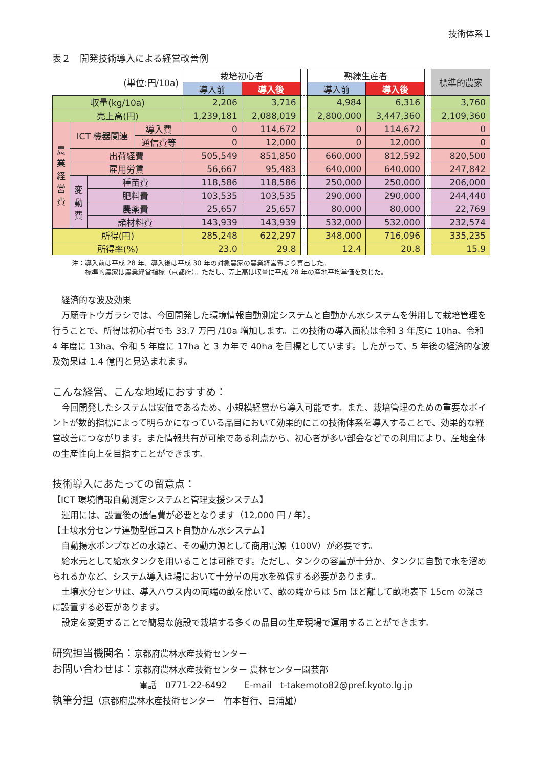技術体系１
表２　開発技術導入による経営改善例
| (単位:円/10a) | | | | 栽培初心者 | | | 熟練生産者 | | | 標準的農家 |
| | | | | 導入前 | 導入後 | | 導入前 | 導入後 | | |
| 収量(kg/10a) | | | | 2,206 | 3,716 | | 4,984 | 6,316 | | 3,760 |
| 売上高(円) | | | | 1,239,181 | 2,088,019 | | 2,800,000 | 3,447,360 | | 2,109,360 |
| 農業経営費 | ICT 機器関連 | | 導入費 | 0 | 114,672 | | 0 | 114,672 | | 0 |
| | | | 通信費等 | 0 | 12,000 | | 0 | 12,000 | | 0 |
| | 出荷経費 | | | 505,549 | 851,850 | | 660,000 | 812,592 | | 820,500 |
| | 雇用労賃 | | | 56,667 | 95,483 | | 640,000 | 640,000 | | 247,842 |
| | 変動費 | 種苗費 | | 118,586 | 118,586 | | 250,000 | 250,000 | | 206,000 |
| | | 肥料費 | | 103,535 | 103,535 | | 290,000 | 290,000 | | 244,440 |
| | | 農薬費 | | 25,657 | 25,657 | | 80,000 | 80,000 | | 22,769 |
| | | 諸材料費 | | 143,939 | 143,939 | | 532,000 | 532,000 | | 232,574 |
| 所得(円) | | | | 285,248 | 622,297 | | 348,000 | 716,096 | | 335,235 |
| 所得率(%) | | | | 23.0 | 29.8 | | 12.4 | 20.8 | | 15.9 |
注：導入前は平成 28 年、導入後は平成 30 年の対象農家の農業経営費より算出した。
　　標準的農家は農業経営指標（京都府）。ただし、売上高は収量に平成 28 年の産地平均単価を乗じた。
経済的な波及効果
万願寺トウガラシでは、今回開発した環境情報自動測定システムと自動かん水システムを併用して栽培管理を行うことで、所得は初心者でも 33.7 万円 /10a 増加します。この技術の導入面積は令和 3 年度に 10ha、令和 4 年度に 13ha、令和 5 年度に 17ha と 3 カ年で 40ha を目標としています。したがって、5 年後の経済的な波及効果は 1.4 億円と見込まれます。
こんな経営、こんな地域におすすめ：
今回開発したシステムは安価であるため、小規模経営から導入可能です。また、栽培管理のための重要なポイントが数的指標によって明らかになっている品目において効果的にこの技術体系を導入することで、効果的な経営改善につながります。また情報共有が可能である利点から、初心者が多い部会などでの利用により、産地全体の生産性向上を目指すことができます。
技術導入にあたっての留意点：
【ICT 環境情報自動測定システムと管理支援システム】
運用には、設置後の通信費が必要となります（12,000 円 / 年）。
【土壌水分センサ連動型低コスト自動かん水システム】
自動揚水ポンプなどの水源と、その動力源として商用電源（100V）が必要です。
給水元として給水タンクを用いることは可能です。ただし、タンクの容量が十分か、タンクに自動で水を溜められるかなど、システム導入ほ場において十分量の用水を確保する必要があります。
土壌水分センサは、導入ハウス内の両端の畝を除いて、畝の端からは 5m ほど離して畝地表下 15cm の深さに設置する必要があります。
設定を変更することで簡易な施設で栽培する多くの品目の生産現場で運用することができます。
研究担当機関名：京都府農林水産技術センター
お問い合わせは：京都府農林水産技術センター 農林センター園芸部
電話　0771-22-6492　　E-mail　t-takemoto82@pref.kyoto.lg.jp
執筆分担（京都府農林水産技術センター　竹本哲行、日浦雄）